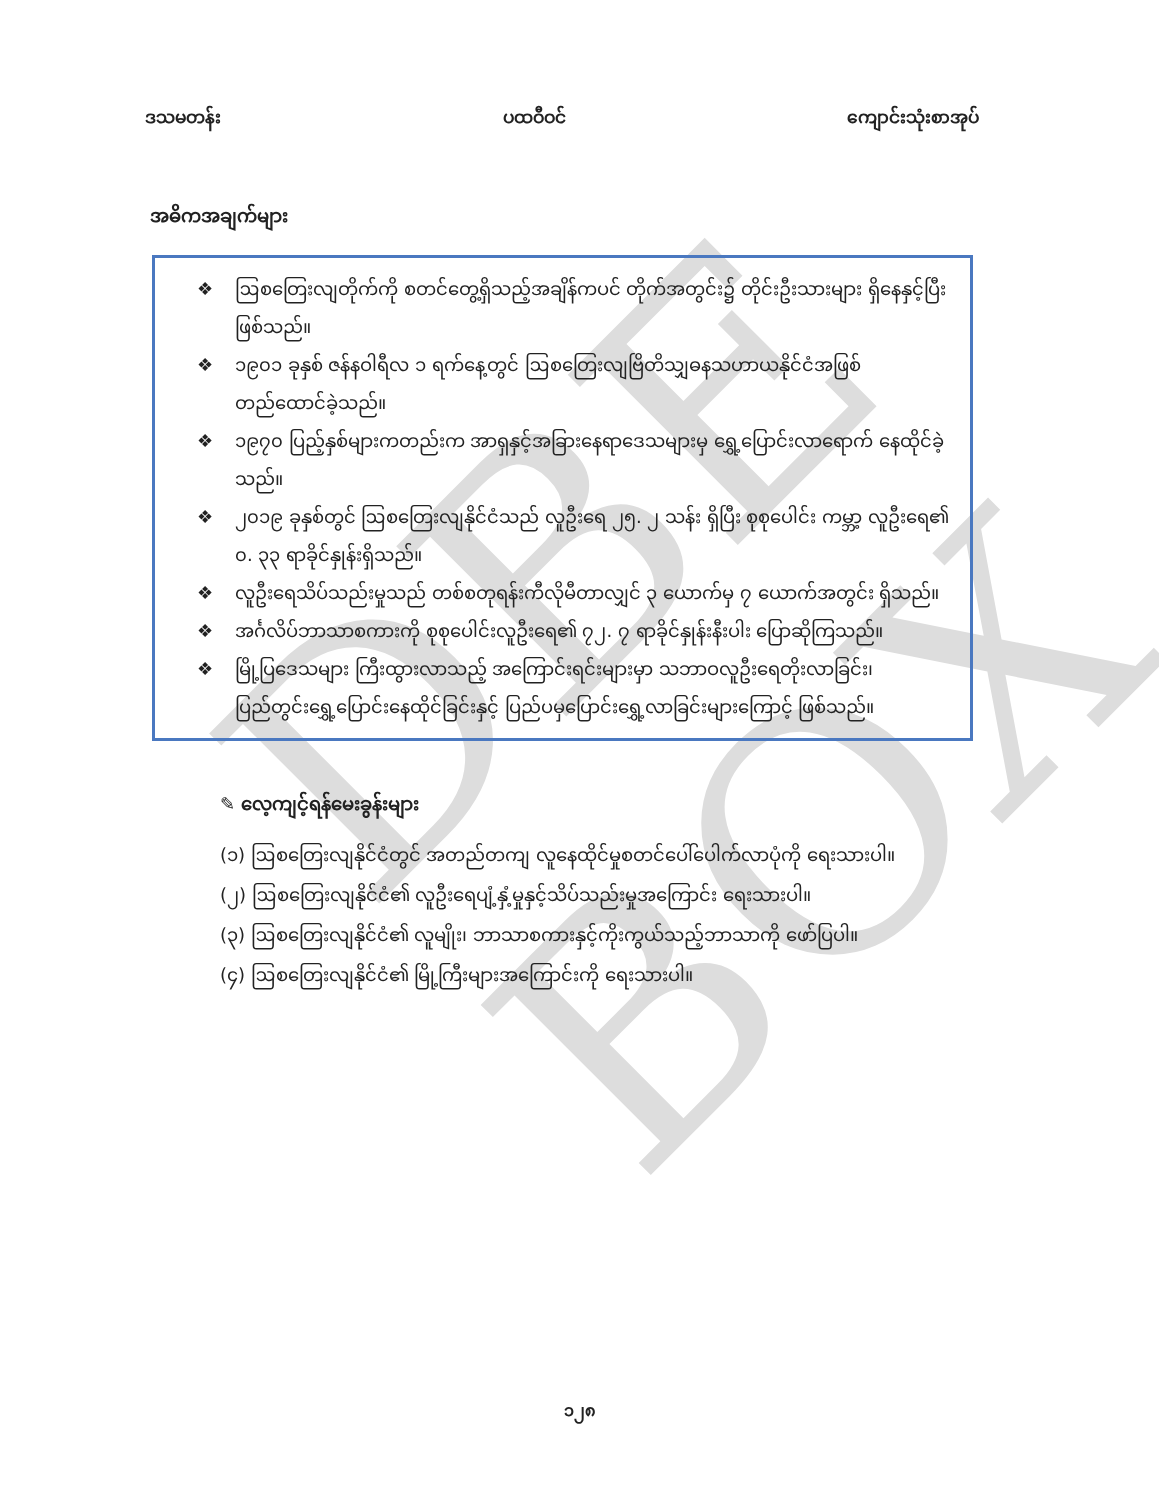DBE BOX
ဒသမတန်း ပထဝီဝင် ကျောင်းသုံးစာအုပ်
အဓိကအချက်များ
❖ ဩစတြေးလျတိုက်ကို စတင်တွေ့ရှိသည့်အချိန်ကပင် တိုက်အတွင်း၌ တိုင်းဦးသားများ ရှိနေနှင့်ပြီး ဖြစ်သည်။
❖ ၁၉၀၁ ခုနှစ် ဇန်နဝါရီလ ၁ ရက်နေ့တွင် ဩစတြေးလျဗြိတိသျှဓနသဟာယနိုင်ငံအဖြစ် တည်ထောင်ခဲ့သည်။
❖ ၁၉၇၀ ပြည့်နှစ်များကတည်းက အာရှနှင့်အခြားနေရာဒေသများမှ ရွှေ့ပြောင်းလာရောက် နေထိုင်ခဲ့သည်။
❖ ၂၀၁၉ ခုနှစ်တွင် ဩစတြေးလျနိုင်ငံသည် လူဦးရေ ၂၅. ၂ သန်း ရှိပြီး စုစုပေါင်း ကမ္ဘာ့ လူဦးရေ၏ ၀. ၃၃ ရာခိုင်နှုန်းရှိသည်။
❖ လူဦးရေသိပ်သည်းမှုသည် တစ်စတုရန်းကီလိုမီတာလျှင် ၃ ယောက်မှ ၇ ယောက်အတွင်း ရှိသည်။
❖ အင်္ဂလိပ်ဘာသာစကားကို စုစုပေါင်းလူဦးရေ၏ ၇၂. ၇ ရာခိုင်နှုန်းနီးပါး ပြောဆိုကြသည်။
❖ မြို့ပြဒေသများ ကြီးထွားလာသည့် အကြောင်းရင်းများမှာ သဘာဝလူဦးရေတိုးလာခြင်း၊ ပြည်တွင်းရွှေ့ပြောင်းနေထိုင်ခြင်းနှင့် ပြည်ပမှပြောင်းရွှေ့လာခြင်းများကြောင့် ဖြစ်သည်။
✎ လေ့ကျင့်ရန်မေးခွန်းများ
(၁) ဩစတြေးလျနိုင်ငံတွင် အတည်တကျ လူနေထိုင်မှုစတင်ပေါ်ပေါက်လာပုံကို ရေးသားပါ။
(၂) ဩစတြေးလျနိုင်ငံ၏ လူဦးရေပျံ့နှံ့မှုနှင့်သိပ်သည်းမှုအကြောင်း ရေးသားပါ။
(၃) ဩစတြေးလျနိုင်ငံ၏ လူမျိုး၊ ဘာသာစကားနှင့်ကိုးကွယ်သည့်ဘာသာကို ဖော်ပြပါ။
(၄) ဩစတြေးလျနိုင်ငံ၏ မြို့ကြီးများအကြောင်းကို ရေးသားပါ။
၁၂၈